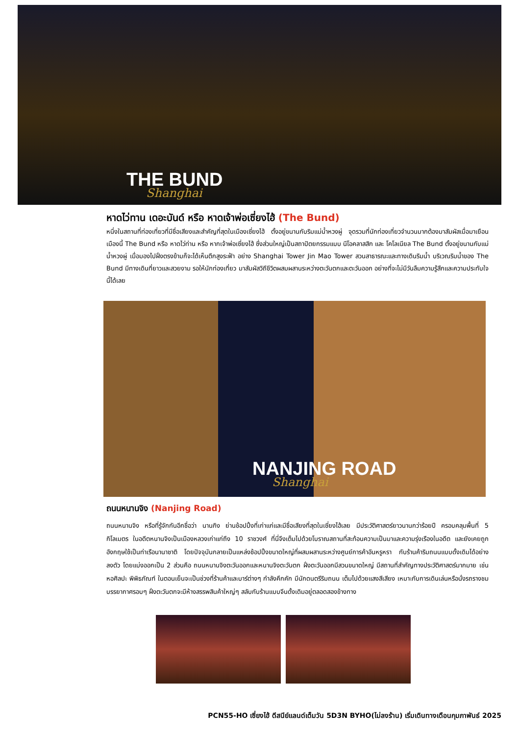THE BUND
Shanghai
หาดไว่ทาน เดอะบันด์ หรือ หาดเจ้าพ่อเซี่ยงไฮ้ (The Bund)
หนึ่งในสถานที่ท่องเที่ยวที่มีชื่อเสียงและสำคัญที่สุดในเมืองเซี่ยงไฮ้ ตั้งอยู่ขนานกับริมแม่น้ำหวงผู่ จุดรวมที่นักท่องเที่ยวจำนวนมากต้องมาสัมผัสเมื่อมาเยือนเมืองนี้ The Bund หรือ หาดไว่ท่าน หรือ หากเจ้าพ่อเซี่ยงไฮ้ ซึ่งส่วนใหญ่เป็นสถาปัตยกรรมแบบ นีโอคลาสสิก และ โคโลเนียล The Bund ตั้งอยู่ขนานกับแม่น้ำหวงผู่ เมื่อมองไปฝั่งตรงข้ามก็จะได้เห็นตึกสูงระฟ้า อย่าง Shanghai Tower Jin Mao Tower สวนสาธารณะและทางเดินริมน้ำ บริเวณริมน้ำของ The Bund มีทางเดินที่ยาวและสวยงาม รอให้นักท่องเที่ยว มาสัมผัสวิถีชีวิตผสมผสานระหว่างตะวันตกและตะวันออก อย่างที่จะไม่มีวันลืมความรู้สึกและความประทับใจนี้ได้เลย
NANJING ROAD
Shanghai
ถนนหนานจิง (Nanjing Road)
ถนนหนานจิง หรือที่รู้จักกันอีกชื่อว่า นานกิง ย่านช้อปปิ้งที่เก่าแก่และมีชื่อเสียงที่สุดในเซี่ยงไฮ้เลย มีประวัติศาสตร์ยาวนานกว่าร้อยปี ครอบคลุมพื้นที่ 5 กิโลเมตร ในอดีตหนานจิงเป็นเมืองหลวงเก่าแก่ถึง 10 ราชวงศ์ ที่นี่จึงเต็มไปด้วยโบราณสถานที่สะท้อนความเป็นมาและความรุ่งเรืองในอดีต และยังเคยถูกอังกฤษใช้เป็นท่าเรือนานาชาติ โดยปัจจุบันกลายเป็นแหล่งช้อปปิ้งขนาดใหญ่ที่ผสมผสานระหว่างศูนย์การค้าอันหรูหรา กับร้านค้าริมถนนแบบดั้งเดิมได้อย่างลงตัว โดยแบ่งออกเป็น 2 ส่วนคือ ถนนหนานจิงตะวันออกและหนานจิงตะวันตก ฝั่งตะวันออกมีสวนขนาดใหญ่ มีสถานที่สำคัญทางประวัติศาสตร์มากมาย เช่น หอศิลปะ พิพิธภัณฑ์ ในตอนเย็นจะเป็นช่วงที่ร้านค้าและบาร์ต่างๆ กำลังคึกคัก มีนักดนตรีริมถนน เต็มไปด้วยแสงสีเสียง เหมาะกับการเดินเล่นหรือนั่งรถรางชมบรรยากาศรอบๆ ฝั่งตะวันตกจะมีห้างสรรพสินค้าใหญ่ๆ สลับกับร้านแบบจีนดั้งเดิมอยู่ตลอดสองข้างทาง
PCN55-HO เซี่ยงไฮ้ ดีสนีย์แลนด์เต็มวัน 5D3N BYHO(ไม่ลงร้าน) เริ่มเดินทางเดือนกุมภาพันธ์ 2025